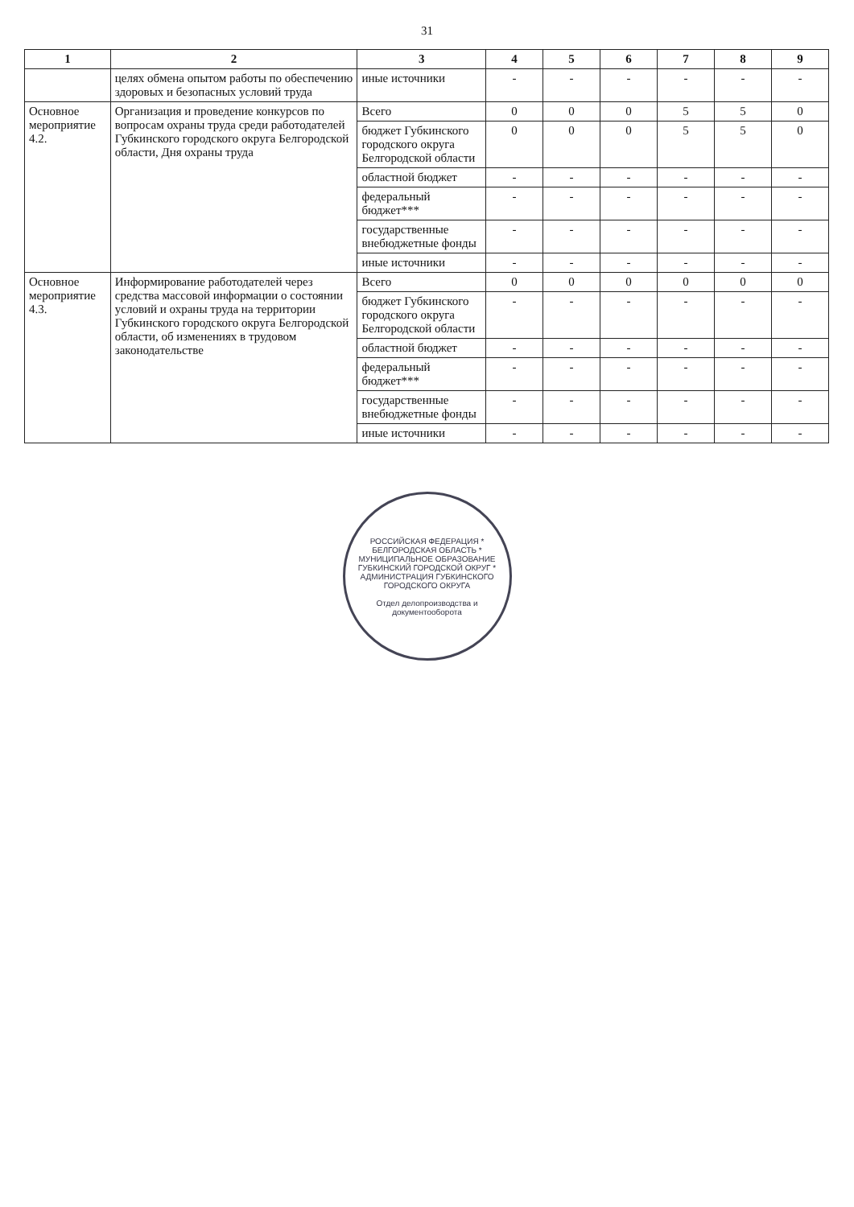31
| 1 | 2 | 3 | 4 | 5 | 6 | 7 | 8 | 9 |
| --- | --- | --- | --- | --- | --- | --- | --- | --- |
| | целях обмена опытом работы по обеспечению здоровых и безопасных условий труда | иные источники | - | - | - | - | - | - |
| Основное мероприятие 4.2. | Организация и проведение конкурсов по вопросам охраны труда среди работодателей Губкинского городского округа Белгородской области, Дня охраны труда | Всего | 0 | 0 | 0 | 5 | 5 | 0 |
| | | бюджет Губкинского городского округа Белгородской области | 0 | 0 | 0 | 5 | 5 | 0 |
| | | областной бюджет | - | - | - | - | - | - |
| | | федеральный бюджет*** | - | - | - | - | - | - |
| | | государственные внебюджетные фонды | - | - | - | - | - | - |
| | | иные источники | - | - | - | - | - | - |
| Основное мероприятие 4.3. | Информирование работодателей через средства массовой информации о состоянии условий и охраны труда на территории Губкинского городского округа Белгородской области, об изменениях в трудовом законодательстве | Всего | 0 | 0 | 0 | 0 | 0 | 0 |
| | | бюджет Губкинского городского округа Белгородской области | - | - | - | - | - | - |
| | | областной бюджет | - | - | - | - | - | - |
| | | федеральный бюджет*** | - | - | - | - | - | - |
| | | государственные внебюджетные фонды | - | - | - | - | - | - |
| | | иные источники | - | - | - | - | - | - |
РОССИЙСКАЯ ФЕДЕРАЦИЯ * БЕЛГОРОДСКАЯ ОБЛАСТЬ * МУНИЦИПАЛЬНОЕ ОБРАЗОВАНИЕ ГУБКИНСКИЙ ГОРОДСКОЙ ОКРУГ * АДМИНИСТРАЦИЯ ГУБКИНСКОГО ГОРОДСКОГО ОКРУГА
Отдел делопроизводства и документооборота